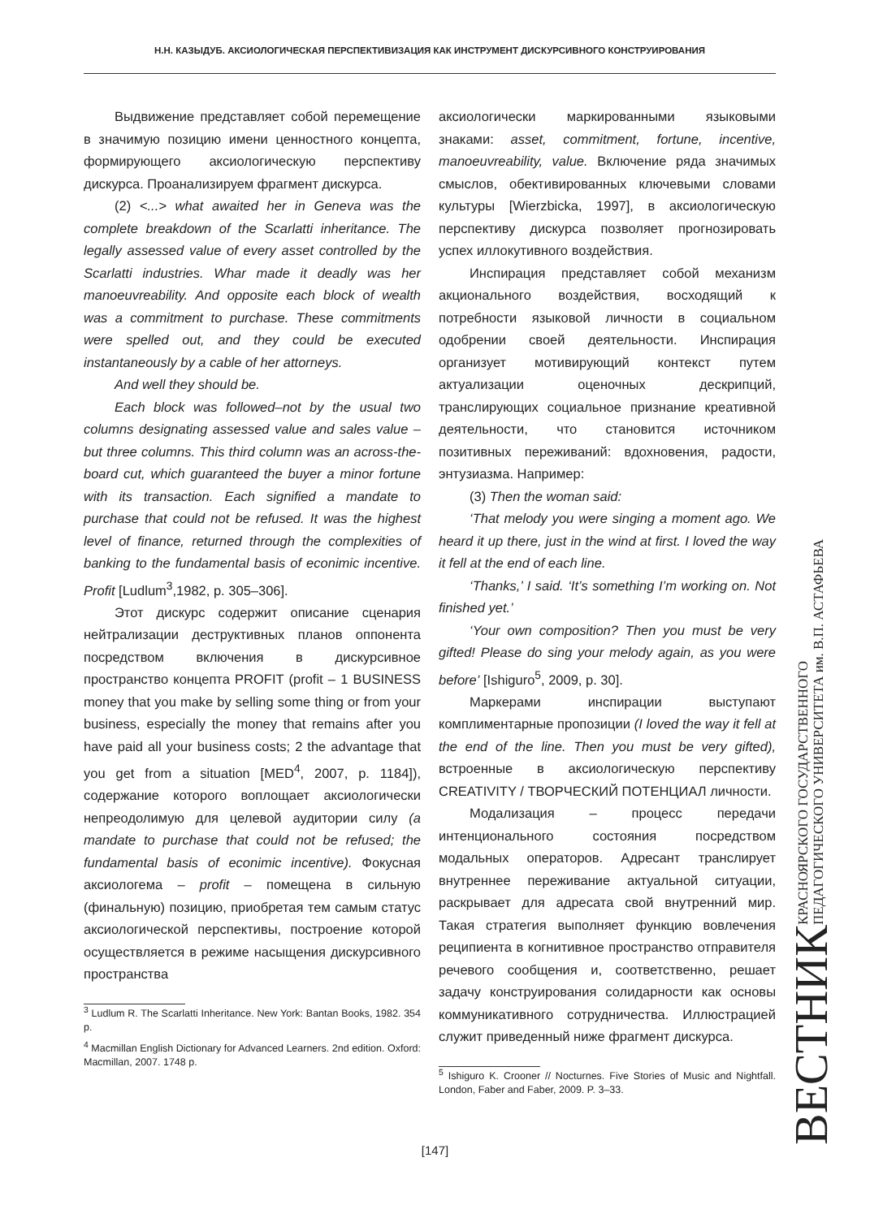Н.Н. КАЗЫДУБ. АКСИОЛОГИЧЕСКАЯ ПЕРСПЕКТИВИЗАЦИЯ КАК ИНСТРУМЕНТ ДИСКУРСИВНОГО КОНСТРУИРОВАНИЯ
Выдвижение представляет собой перемещение в значимую позицию имени ценностного концепта, формирующего аксиологическую перспективу дискурса. Проанализируем фрагмент дискурса.
(2) <...> what awaited her in Geneva was the complete breakdown of the Scarlatti inheritance. The legally assessed value of every asset controlled by the Scarlatti industries. Whar made it deadly was her manoeuvreability. And opposite each block of wealth was a commitment to purchase. These commitments were spelled out, and they could be executed instantaneously by a cable of her attorneys.
And well they should be.
Each block was followed–not by the usual two columns designating assessed value and sales value – but three columns. This third column was an across-the-board cut, which guaranteed the buyer a minor fortune with its transaction. Each signified a mandate to purchase that could not be refused. It was the highest level of finance, returned through the complexities of banking to the fundamental basis of econimic incentive. Profit [Ludlum<sup>3</sup>,1982, p. 305–306].
Этот дискурс содержит описание сценария нейтрализации деструктивных планов оппонента посредством включения в дискурсивное пространство концепта PROFIT (profit – 1 BUSINESS money that you make by selling some thing or from your business, especially the money that remains after you have paid all your business costs; 2 the advantage that you get from a situation [MED<sup>4</sup>, 2007, p. 1184]), содержание которого воплощает аксиологически непреодолимую для целевой аудитории силу (a mandate to purchase that could not be refused; the fundamental basis of econimic incentive). Фокусная аксиологема – profit – помещена в сильную (финальную) позицию, приобретая тем самым статус аксиологической перспективы, построение которой осуществляется в режиме насыщения дискурсивного пространства
<sup>3</sup> Ludlum R. The Scarlatti Inheritance. New York: Bantan Books, 1982. 354 p.
<sup>4</sup> Macmillan English Dictionary for Advanced Learners. 2nd edition. Oxford: Macmillan, 2007. 1748 p.
аксиологически маркированными языковыми знаками: asset, commitment, fortune, incentive, manoeuvreability, value. Включение ряда значимых смыслов, обективированных ключевыми словами культуры [Wierzbicka, 1997], в аксиологическую перспективу дискурса позволяет прогнозировать успех иллокутивного воздействия.
Инспирация представляет собой механизм акционального воздействия, восходящий к потребности языковой личности в социальном одобрении своей деятельности. Инспирация организует мотивирующий контекст путем актуализации оценочных дескрипций, транслирующих социальное признание креативной деятельности, что становится источником позитивных переживаний: вдохновения, радости, энтузиазма. Например:
(3) Then the woman said:
‘That melody you were singing a moment ago. We heard it up there, just in the wind at first. I loved the way it fell at the end of each line.
‘Thanks,’ I said. ‘It’s something I’m working on. Not finished yet.’
‘Your own composition? Then you must be very gifted! Please do sing your melody again, as you were before’ [Ishiguro<sup>5</sup>, 2009, p. 30].
Маркерами инспирации выступают комплиментарные пропозиции (I loved the way it fell at the end of the line. Then you must be very gifted), встроенные в аксиологическую перспективу CREATIVITY / ТВОРЧЕСКИЙ ПОТЕНЦИАЛ личности.
Модализация – процесс передачи интенционального состояния посредством модальных операторов. Адресант транслирует внутреннее переживание актуальной ситуации, раскрывает для адресата свой внутренний мир. Такая стратегия выполняет функцию вовлечения реципиента в когнитивное пространство отправителя речевого сообщения и, соответственно, решает задачу конструирования солидарности как основы коммуникативного сотрудничества. Иллюстрацией служит приведенный ниже фрагмент дискурса.
<sup>5</sup> Ishiguro K. Crooner // Nocturnes. Five Stories of Music and Nightfall. London, Faber and Faber, 2009. P. 3–33.
ВЕСТНИК КРАСНОЯРСКОГО ГОСУДАРСТВЕННОГО
ПЕДАГОГИЧЕСКОГО УНИВЕРСИТЕТА им. В.П. АСТАФЬЕВА
[147]